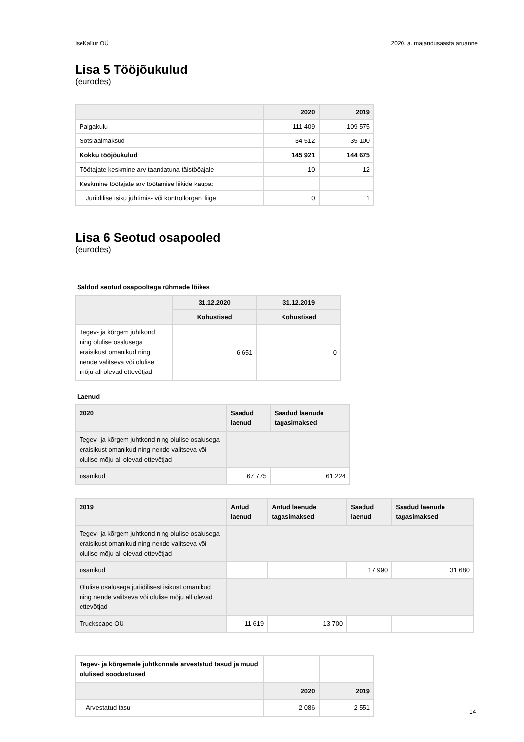IseKallur OÜ 2020. a. majandusaasta aruanne
Lisa 5 Tööjõukulud
(eurodes)
| | 2020 | 2019 |
| --- | --- | --- |
| Palgakulu | 111 409 | 109 575 |
| Sotsiaalmaksud | 34 512 | 35 100 |
| Kokku tööjõukulud | 145 921 | 144 675 |
| Töötajate keskmine arv taandatuna täistööajale | 10 | 12 |
| Keskmine töötajate arv töötamise liikide kaupa: | | |
| Juriidilise isiku juhtimis- või kontrollorgani liige | 0 | 1 |
Lisa 6 Seotud osapooled
(eurodes)
Saldod seotud osapooltega rühmade lõikes
| | 31.12.2020 | 31.12.2019 |
| --- | --- | --- |
| | Kohustised | Kohustised |
| Tegev- ja kõrgem juhtkond ning olulise osalusega eraisikust omanikud ning nende valitseva või olulise mõju all olevad ettevõtjad | 6 651 | 0 |
Laenud
| 2020 | Saadud laenud | Saadud laenude tagasimaksed |
| --- | --- | --- |
| Tegev- ja kõrgem juhtkond ning olulise osalusega eraisikust omanikud ning nende valitseva või olulise mõju all olevad ettevõtjad | | |
| osanikud | 67 775 | 61 224 |
| 2019 | Antud laenud | Antud laenude tagasimaksed | Saadud laenud | Saadud laenude tagasimaksed |
| --- | --- | --- | --- | --- |
| Tegev- ja kõrgem juhtkond ning olulise osalusega eraisikust omanikud ning nende valitseva või olulise mõju all olevad ettevõtjad | | | | |
| osanikud | | | 17 990 | 31 680 |
| Olulise osalusega juriidilisest isikust omanikud ning nende valitseva või olulise mõju all olevad ettevõtjad | | | | |
| Truckscape OÜ | 11 619 | 13 700 | | |
| Tegev- ja kõrgemale juhtkonnale arvestatud tasud ja muud olulised soodustused | | |
| | 2020 | 2019 |
| Arvestatud tasu | 2 086 | 2 551 |
14